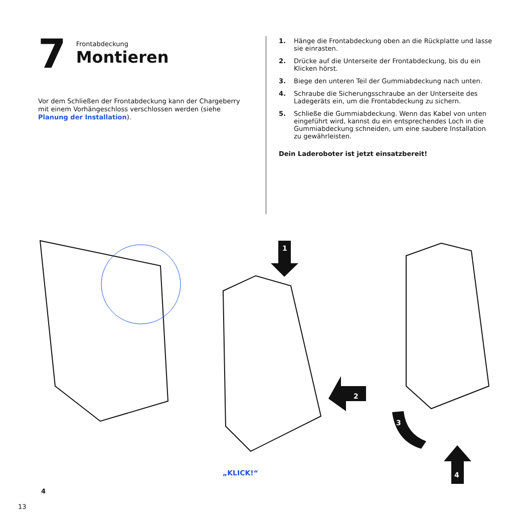7
Frontabdeckung
Montieren
Vor dem Schließen der Frontabdeckung kann der Chargeberry mit einem Vorhängeschloss verschlossen werden (siehe Planung der Installation).
1. Hänge die Frontabdeckung oben an die Rückplatte und lasse sie einrasten.
2. Drücke auf die Unterseite der Frontabdeckung, bis du ein Klicken hörst.
3. Biege den unteren Teil der Gummiabdeckung nach unten.
4. Schraube die Sicherungsschraube an der Unterseite des Ladegeräts ein, um die Frontabdeckung zu sichern.
5. Schließe die Gummiabdeckung. Wenn das Kabel von unten eingeführt wird, kannst du ein entsprechendes Loch in die Gummiabdeckung schneiden, um eine saubere Installation zu gewährleisten.
Dein Laderoboter ist jetzt einsatzbereit!
1
2
3
4
„KLICK!“
4
13